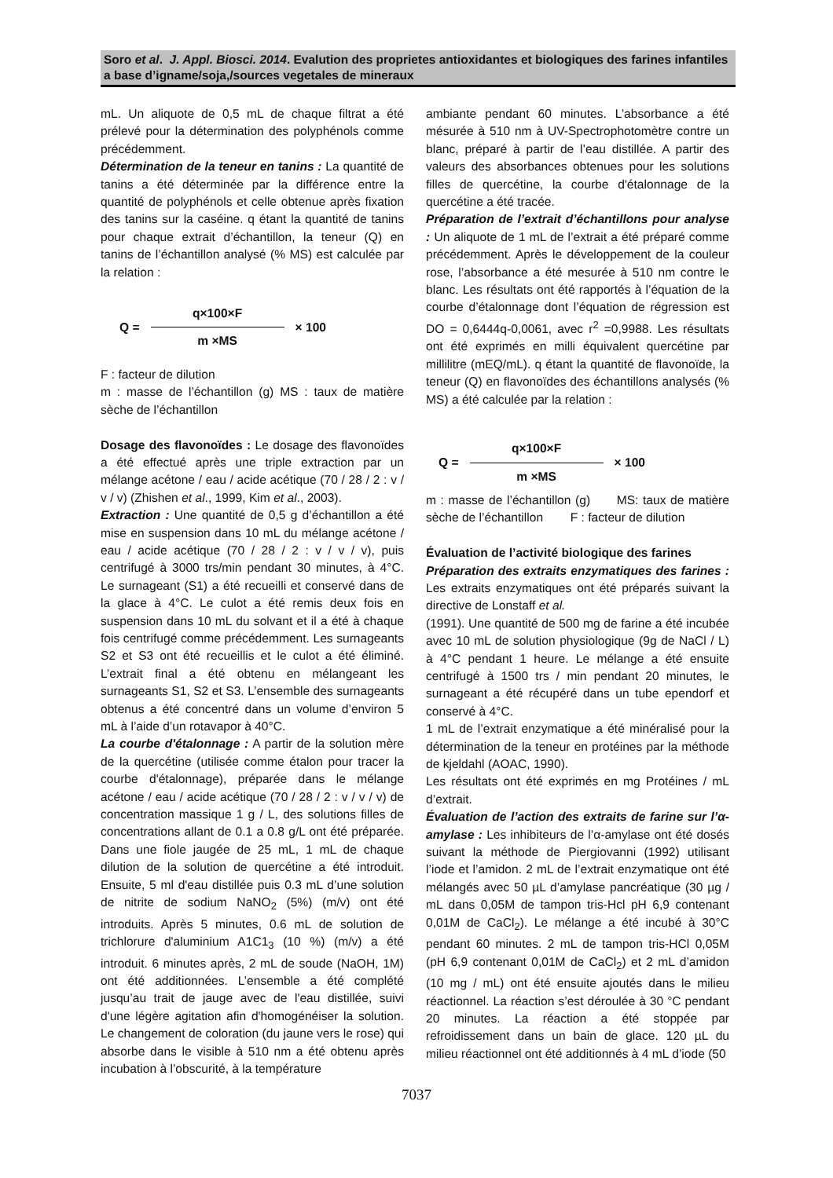Soro et al. J. Appl. Biosci. 2014. Evalution des proprietes antioxidantes et biologiques des farines infantiles a base d’igname/soja,/sources vegetales de mineraux
mL. Un aliquote de 0,5 mL de chaque filtrat a été prélevé pour la détermination des polyphénols comme précédemment.
Détermination de la teneur en tanins : La quantité de tanins a été déterminée par la différence entre la quantité de polyphénols et celle obtenue après fixation des tanins sur la caséine. q étant la quantité de tanins pour chaque extrait d’échantillon, la teneur (Q) en tanins de l’échantillon analysé (% MS) est calculée par la relation :
Q =
q×100×F
m ×MS
× 100
F : facteur de dilution
m : masse de l’échantillon (g) MS : taux de matière sèche de l’échantillon
Dosage des flavonoïdes : Le dosage des flavonoïdes a été effectué après une triple extraction par un mélange acétone / eau / acide acétique (70 / 28 / 2 : v / v / v) (Zhishen et al., 1999, Kim et al., 2003).
Extraction : Une quantité de 0,5 g d’échantillon a été mise en suspension dans 10 mL du mélange acétone / eau / acide acétique (70 / 28 / 2 : v / v / v), puis centrifugé à 3000 trs/min pendant 30 minutes, à 4°C. Le surnageant (S1) a été recueilli et conservé dans de la glace à 4°C. Le culot a été remis deux fois en suspension dans 10 mL du solvant et il a été à chaque fois centrifugé comme précédemment. Les surnageants S2 et S3 ont été recueillis et le culot a été éliminé. L’extrait final a été obtenu en mélangeant les surnageants S1, S2 et S3. L’ensemble des surnageants obtenus a été concentré dans un volume d’environ 5 mL à l’aide d’un rotavapor à 40°C.
La courbe d'étalonnage : A partir de la solution mère de la quercétine (utilisée comme étalon pour tracer la courbe d'étalonnage), préparée dans le mélange acétone / eau / acide acétique (70 / 28 / 2 : v / v / v) de concentration massique 1 g / L, des solutions filles de concentrations allant de 0.1 a 0.8 g/L ont été préparée. Dans une fiole jaugée de 25 mL, 1 mL de chaque dilution de la solution de quercétine a été introduit. Ensuite, 5 ml d'eau distillée puis 0.3 mL d’une solution de nitrite de sodium NaNO<sub>2</sub> (5%) (m/v) ont été introduits. Après 5 minutes, 0.6 mL de solution de trichlorure d'aluminium A1C1<sub>3</sub> (10 %) (m/v) a été introduit. 6 minutes après, 2 mL de soude (NaOH, 1M) ont été additionnées. L’ensemble a été complété jusqu’au trait de jauge avec de l'eau distillée, suivi d'une légère agitation afin d'homogénéiser la solution. Le changement de coloration (du jaune vers le rose) qui absorbe dans le visible à 510 nm a été obtenu après incubation à l’obscurité, à la température
ambiante pendant 60 minutes. L’absorbance a été mésurée à 510 nm à UV-Spectrophotomètre contre un blanc, préparé à partir de l’eau distillée. A partir des valeurs des absorbances obtenues pour les solutions filles de quercétine, la courbe d'étalonnage de la quercétine a été tracée.
Préparation de l’extrait d’échantillons pour analyse : Un aliquote de 1 mL de l’extrait a été préparé comme précédemment. Après le développement de la couleur rose, l’absorbance a été mesurée à 510 nm contre le blanc. Les résultats ont été rapportés à l’équation de la courbe d’étalonnage dont l’équation de régression est DO = 0,6444q-0,0061, avec r<sup>2</sup> =0,9988. Les résultats ont été exprimés en milli équivalent quercétine par millilitre (mEQ/mL). q étant la quantité de flavonoïde, la teneur (Q) en flavonoïdes des échantillons analysés (% MS) a été calculée par la relation :
Q =
q×100×F
m ×MS
× 100
m : masse de l’échantillon (g) MS: taux de matière sèche de l’échantillon F : facteur de dilution
Évaluation de l’activité biologique des farines
Préparation des extraits enzymatiques des farines : Les extraits enzymatiques ont été préparés suivant la directive de Lonstaff et al.
(1991). Une quantité de 500 mg de farine a été incubée avec 10 mL de solution physiologique (9g de NaCl / L) à 4°C pendant 1 heure. Le mélange a été ensuite centrifugé à 1500 trs / min pendant 20 minutes, le surnageant a été récupéré dans un tube ependorf et conservé à 4°C.
1 mL de l’extrait enzymatique a été minéralisé pour la détermination de la teneur en protéines par la méthode de kjeldahl (AOAC, 1990).
Les résultats ont été exprimés en mg Protéines / mL d’extrait.
Évaluation de l’action des extraits de farine sur l’α-amylase : Les inhibiteurs de l’α-amylase ont été dosés suivant la méthode de Piergiovanni (1992) utilisant l’iode et l’amidon. 2 mL de l’extrait enzymatique ont été mélangés avec 50 µL d’amylase pancréatique (30 µg / mL dans 0,05M de tampon tris-Hcl pH 6,9 contenant 0,01M de CaCl<sub>2</sub>). Le mélange a été incubé à 30°C pendant 60 minutes. 2 mL de tampon tris-HCl 0,05M (pH 6,9 contenant 0,01M de CaCl<sub>2</sub>) et 2 mL d’amidon (10 mg / mL) ont été ensuite ajoutés dans le milieu réactionnel. La réaction s’est déroulée à 30 °C pendant 20 minutes. La réaction a été stoppée par refroidissement dans un bain de glace. 120 µL du milieu réactionnel ont été additionnés à 4 mL d’iode (50
7037